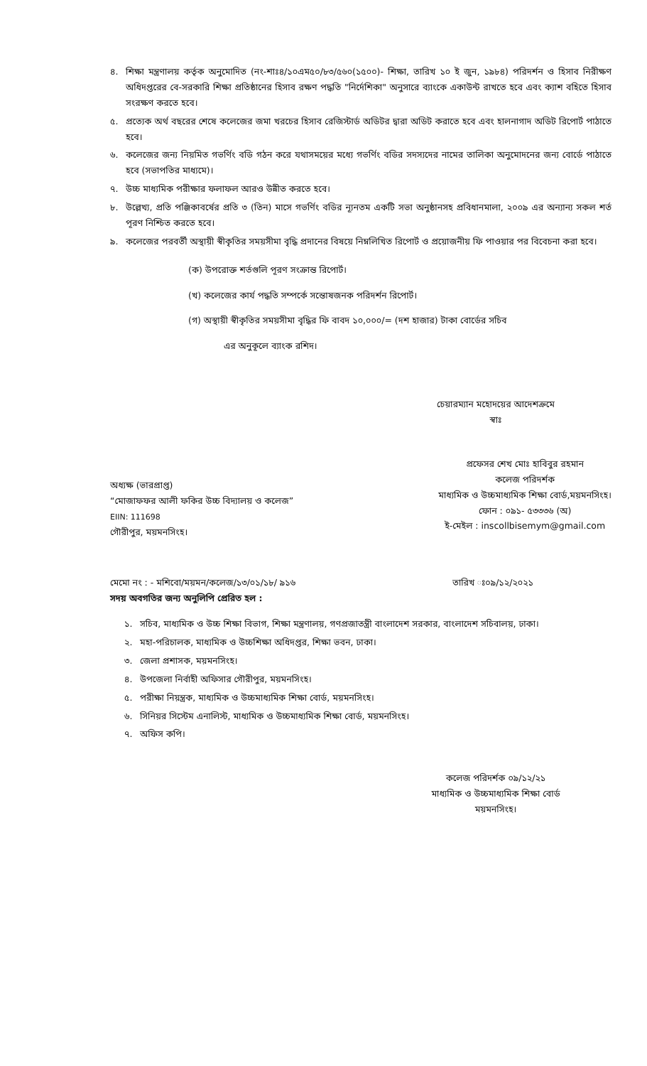৪. শিক্ষা মন্ত্রণালয় কর্তৃক অনুমোদিত (নং-শাঃ৪/১০এম৫০/৮৩/৫৬০(১৫০০)- শিক্ষা, তারিখ ১০ ই জুন, ১৯৮৪) পরিদর্শন ও হিসাব নিরীক্ষণ অধিদপ্তরের বে-সরকারি শিক্ষা প্রতিষ্ঠানের হিসাব রক্ষণ পদ্ধতি "নির্দেশিকা" অনুসারে ব্যাংকে একাউন্ট রাখতে হবে এবং ক্যাশ বহিতে হিসাব সংরক্ষণ করতে হবে।
৫. প্রত্যেক অর্থ বছরের শেষে কলেজের জমা খরচের হিসাব রেজিস্টার্ড অডিটর দ্বারা অডিট করাতে হবে এবং হালনাগাদ অডিট রিপোর্ট পাঠাতে হবে।
৬. কলেজের জন্য নিয়মিত গভর্ণিং বডি গঠন করে যথাসময়ের মধ্যে গভর্ণিং বডির সদস্যদের নামের তালিকা অনুমোদনের জন্য বোর্ডে পাঠাতে হবে (সভাপতির মাধ্যমে)।
৭. উচ্চ মাধ্যমিক পরীক্ষার ফলাফল আরও উন্নীত করতে হবে।
৮. উল্লেখ্য, প্রতি পঞ্জিকাবর্ষের প্রতি ৩ (তিন) মাসে গভর্ণিং বডির ন্যূনতম একটি সভা অনুষ্ঠানসহ প্রবিধানমালা, ২০০৯ এর অন্যান্য সকল শর্ত পূরণ নিশ্চিত করতে হবে।
৯. কলেজের পরবর্তী অস্থায়ী স্বীকৃতির সময়সীমা বৃদ্ধি প্রদানের বিষয়ে নিম্নলিখিত রিপোর্ট ও প্রয়োজনীয় ফি পাওয়ার পর বিবেচনা করা হবে।
(ক) উপরোক্ত শর্তগুলি পূরণ সংক্রান্ত রিপোর্ট।
(খ) কলেজের কার্য পদ্ধতি সম্পর্কে সন্তোষজনক পরিদর্শন রিপোর্ট।
(গ) অস্থায়ী স্বীকৃতির সময়সীমা বৃদ্ধির ফি বাবদ ১০,০০০/= (দশ হাজার) টাকা বোর্ডের সচিব
এর অনুকূলে ব্যাংক রশিদ।
চেয়ারম্যান মহোদয়ের আদেশক্রমে
স্বাঃ
অধ্যক্ষ (ভারপ্রাপ্ত)
“মোজাফফর আলী ফকির উচ্চ বিদ্যালয় ও কলেজ”
EIIN: 111698
গৌরীপুর, ময়মনসিংহ।
প্রফেসর শেখ মোঃ হাবিবুর রহমান
কলেজ পরিদর্শক
মাধ্যমিক ও উচ্চমাধ্যমিক শিক্ষা বোর্ড,ময়মনসিংহ।
ফোন : ০৯১- ৫৩৩৩৬ (অ)
ই-মেইল : inscollbisemym@gmail.com
মেমো নং : - মশিবো/ময়মন/কলেজ/১৩/০১/১৮/ ৯১৬
সদয় অবগতির জন্য অনুলিপি প্রেরিত হল :
তারিখ ঃ০৯/১২/২০২১
১. সচিব, মাধ্যমিক ও উচ্চ শিক্ষা বিভাগ, শিক্ষা মন্ত্রণালয়, গণপ্রজাতন্ত্রী বাংলাদেশ সরকার, বাংলাদেশ সচিবালয়, ঢাকা।
২. মহা-পরিচালক, মাধ্যমিক ও উচ্চশিক্ষা অধিদপ্তর, শিক্ষা ভবন, ঢাকা।
৩. জেলা প্রশাসক, ময়মনসিংহ।
৪. উপজেলা নির্বাহী অফিসার গৌরীপুর, ময়মনসিংহ।
৫. পরীক্ষা নিয়ন্ত্রক, মাধ্যমিক ও উচ্চমাধ্যমিক শিক্ষা বোর্ড, ময়মনসিংহ।
৬. সিনিয়র সিস্টেম এনালিস্ট, মাধ্যমিক ও উচ্চমাধ্যমিক শিক্ষা বোর্ড, ময়মনসিংহ।
৭. অফিস কপি।
কলেজ পরিদর্শক ০৯/১২/২১
মাধ্যমিক ও উচ্চমাধ্যমিক শিক্ষা বোর্ড
ময়মনসিংহ।